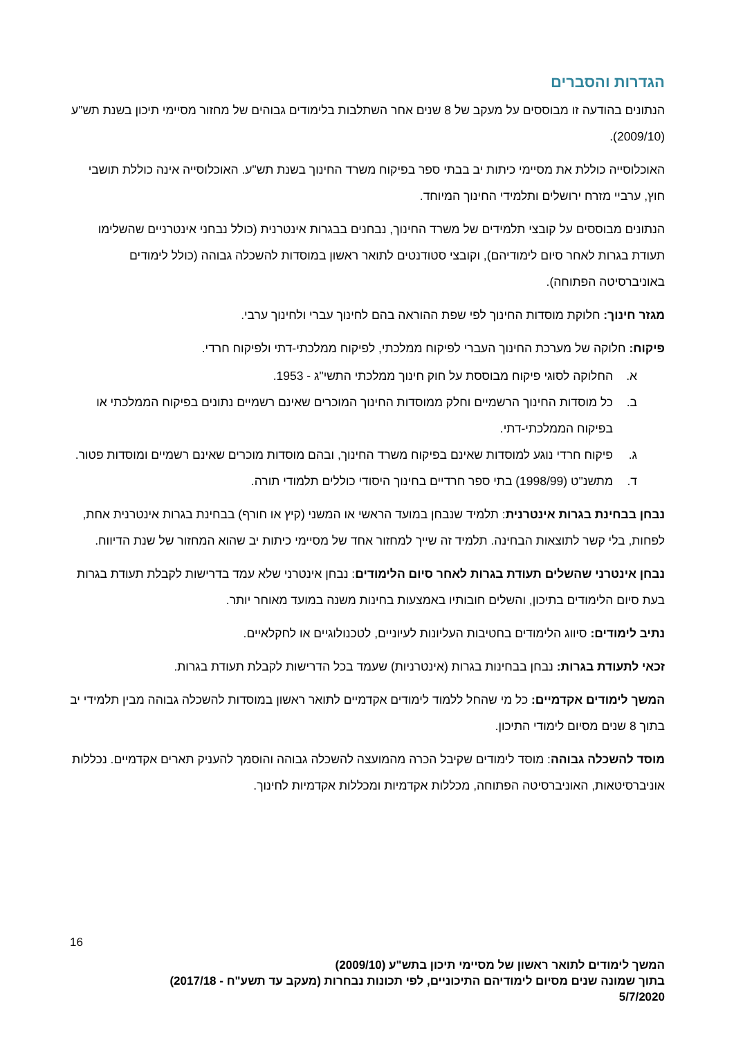הגדרות והסברים
הנתונים בהודעה זו מבוססים על מעקב של 8 שנים אחר השתלבות בלימודים גבוהים של מחזור מסיימי תיכון בשנת תש"ע (2009/10).
האוכלוסייה כוללת את מסיימי כיתות יב בבתי ספר בפיקוח משרד החינוך בשנת תש"ע. האוכלוסייה אינה כוללת תושבי חוץ, ערביי מזרח ירושלים ותלמידי החינוך המיוחד.
הנתונים מבוססים על קובצי תלמידים של משרד החינוך, נבחנים בבגרות אינטרנית (כולל נבחני אינטרניים שהשלימו תעודת בגרות לאחר סיום לימודיהם), וקובצי סטודנטים לתואר ראשון במוסדות להשכלה גבוהה (כולל לימודים באוניברסיטה הפתוחה).
מגזר חינוך: חלוקת מוסדות החינוך לפי שפת ההוראה בהם לחינוך עברי ולחינוך ערבי.
פיקוח: חלוקה של מערכת החינוך העברי לפיקוח ממלכתי, לפיקוח ממלכתי-דתי ולפיקוח חרדי.
א. החלוקה לסוגי פיקוח מבוססת על חוק חינוך ממלכתי התשי"ג - 1953.
ב. כל מוסדות החינוך הרשמיים וחלק ממוסדות החינוך המוכרים שאינם רשמיים נתונים בפיקוח הממלכתי או בפיקוח הממלכתי-דתי.
ג. פיקוח חרדי נוגע למוסדות שאינם בפיקוח משרד החינוך, ובהם מוסדות מוכרים שאינם רשמיים ומוסדות פטור.
ד. מתשנ"ט (1998/99) בתי ספר חרדיים בחינוך היסודי כוללים תלמודי תורה.
נבחן בבחינת בגרות אינטרנית: תלמיד שנבחן במועד הראשי או המשני (קיץ או חורף) בבחינת בגרות אינטרנית אחת, לפחות, בלי קשר לתוצאות הבחינה. תלמיד זה שייך למחזור אחד של מסיימי כיתות יב שהוא המחזור של שנת הדיווח.
נבחן אינטרני שהשלים תעודת בגרות לאחר סיום הלימודים: נבחן אינטרני שלא עמד בדרישות לקבלת תעודת בגרות בעת סיום הלימודים בתיכון, והשלים חובותיו באמצעות בחינות משנה במועד מאוחר יותר.
נתיב לימודים: סיווג הלימודים בחטיבות העליונות לעיוניים, לטכנולוגיים או לחקלאיים.
זכאי לתעודת בגרות: נבחן בבחינות בגרות (אינטרניות) שעמד בכל הדרישות לקבלת תעודת בגרות.
המשך לימודים אקדמיים: כל מי שהחל ללמוד לימודים אקדמיים לתואר ראשון במוסדות להשכלה גבוהה מבין תלמידי יב בתוך 8 שנים מסיום לימודי התיכון.
מוסד להשכלה גבוהה: מוסד לימודים שקיבל הכרה מהמועצה להשכלה גבוהה והוסמך להעניק תארים אקדמיים. נכללות אוניברסיטאות, האוניברסיטה הפתוחה, מכללות אקדמיות ומכללות אקדמיות לחינוך.
16
המשך לימודים לתואר ראשון של מסיימי תיכון בתש"ע (2009/10)
בתוך שמונה שנים מסיום לימודיהם התיכוניים, לפי תכונות נבחרות (מעקב עד תשע"ח - 2017/18)
5/7/2020